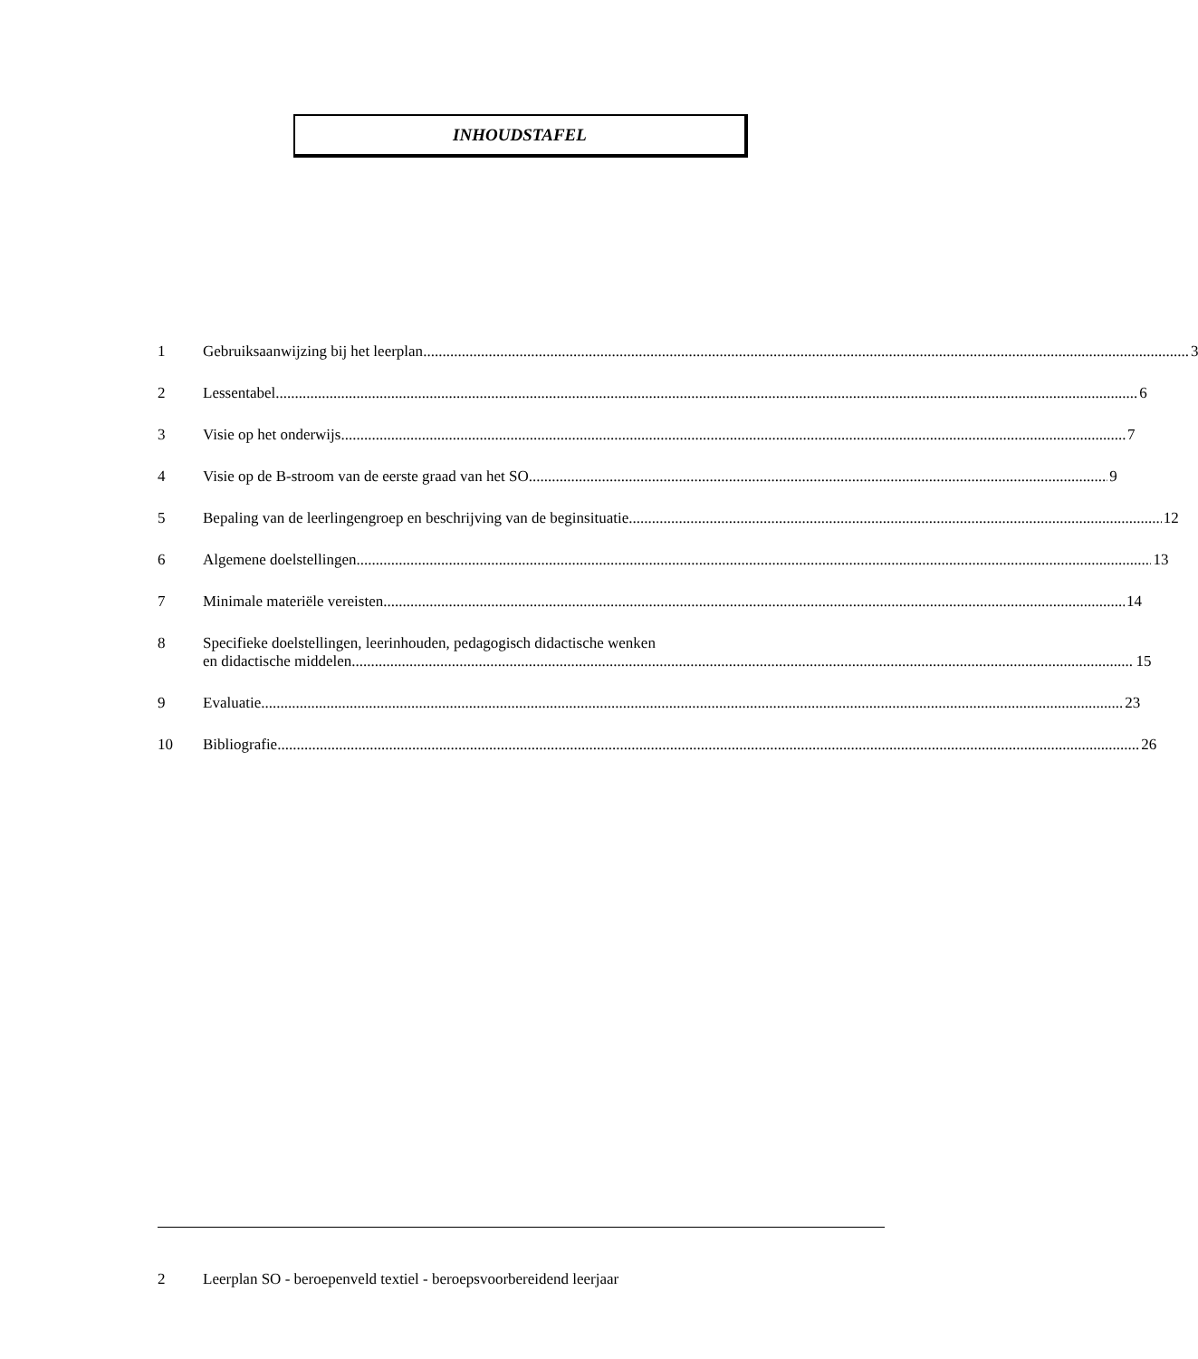INHOUDSTAFEL
1 Gebruiksaanwijzing bij het leerplan 3
2 Lessentabel 6
3 Visie op het onderwijs 7
4 Visie op de B-stroom van de eerste graad van het SO 9
5 Bepaling van de leerlingengroep en beschrijving van de beginsituatie 12
6 Algemene doelstellingen 13
7 Minimale materiële vereisten 14
8 Specifieke doelstellingen, leerinhouden, pedagogisch didactische wenken
en didactische middelen 15
9 Evaluatie 23
10 Bibliografie 26
2 Leerplan SO - beroepenveld textiel - beroepsvoorbereidend leerjaar